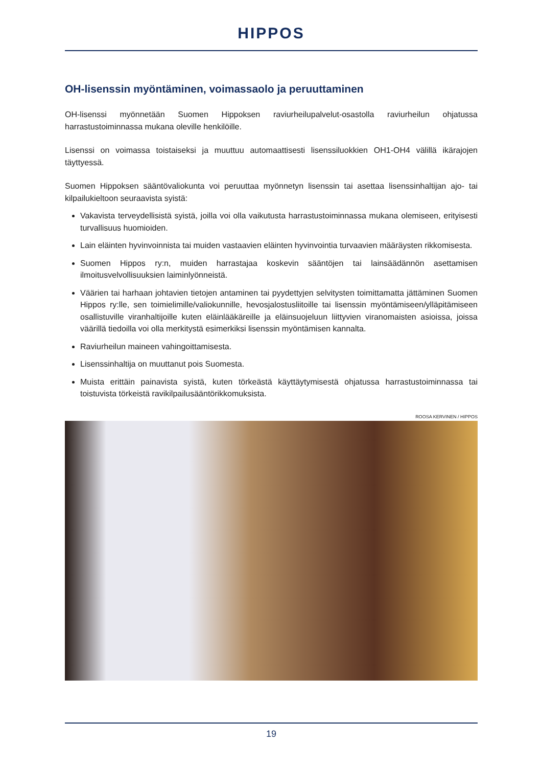HIPPOS
OH-lisenssin myöntäminen, voimassaolo ja peruuttaminen
OH-lisenssi myönnetään Suomen Hippoksen raviurheilupalvelut-osastolla raviurheilun ohjatussa harrastustoiminnassa mukana oleville henkilöille.
Lisenssi on voimassa toistaiseksi ja muuttuu automaattisesti lisenssiluokkien OH1-OH4 välillä ikärajojen täyttyessä.
Suomen Hippoksen sääntövaliokunta voi peruuttaa myönnetyn lisenssin tai asettaa lisenssinhaltijan ajo- tai kilpailukieltoon seuraavista syistä:
Vakavista terveydellisistä syistä, joilla voi olla vaikutusta harrastustoiminnassa mukana olemiseen, erityisesti turvallisuus huomioiden.
Lain eläinten hyvinvoinnista tai muiden vastaavien eläinten hyvinvointia turvaavien määräysten rikkomisesta.
Suomen Hippos ry:n, muiden harrastajaa koskevin sääntöjen tai lainsäädännön asettamisen ilmoitusvelvollisuuksien laiminlyönneistä.
Väärien tai harhaan johtavien tietojen antaminen tai pyydettyjen selvitysten toimittamatta jättäminen Suomen Hippos ry:lle, sen toimielimille/valiokunnille, hevosjalostusliitoille tai lisenssin myöntämiseen/ylläpitämiseen osallistuville viranhaltijoille kuten eläinlääkäreille ja eläinsuojeluun liittyvien viranomaisten asioissa, joissa väärillä tiedoilla voi olla merkitystä esimerkiksi lisenssin myöntämisen kannalta.
Raviurheilun maineen vahingoittamisesta.
Lisenssinhaltija on muuttanut pois Suomesta.
Muista erittäin painavista syistä, kuten törkeästä käyttäytymisestä ohjatussa harrastustoiminnassa tai toistuvista törkeistä ravikilpailusääntörikkomuksista.
ROOSA KERVINEN / HIPPOS
19